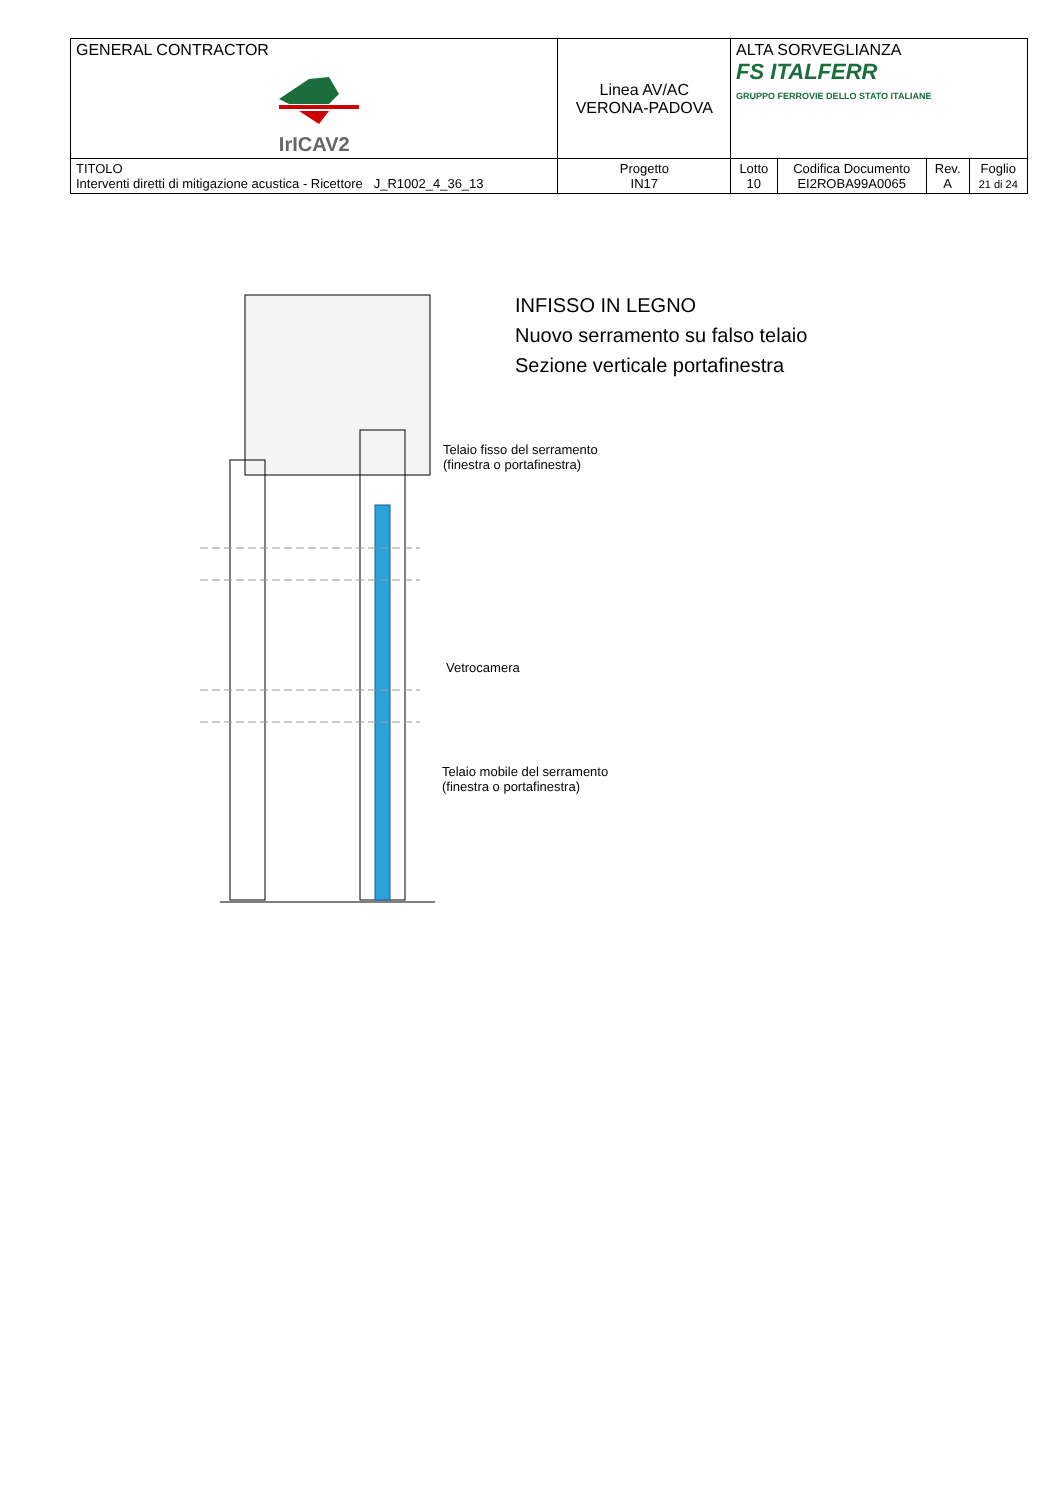| GENERAL CONTRACTOR IrICAV2 | Linea AV/AC VERONA-PADOVA | | ALTA SORVEGLIANZA FS ITALFERR GRUPPO FERROVIE DELLO STATO ITALIANE | | | |
| TITOLO Interventi diretti di mitigazione acustica - Ricettore J_R1002_4_36_13 | | Progetto IN17 | Lotto 10 | Codifica Documento EI2ROBA99A0065 | Rev. A | Foglio 21 di 24 |
INFISSO IN LEGNO
Nuovo serramento su falso telaio
Sezione verticale portafinestra
Telaio fisso del serramento
(finestra o portafinestra)
Vetrocamera
Telaio mobile del serramento
(finestra o portafinestra)